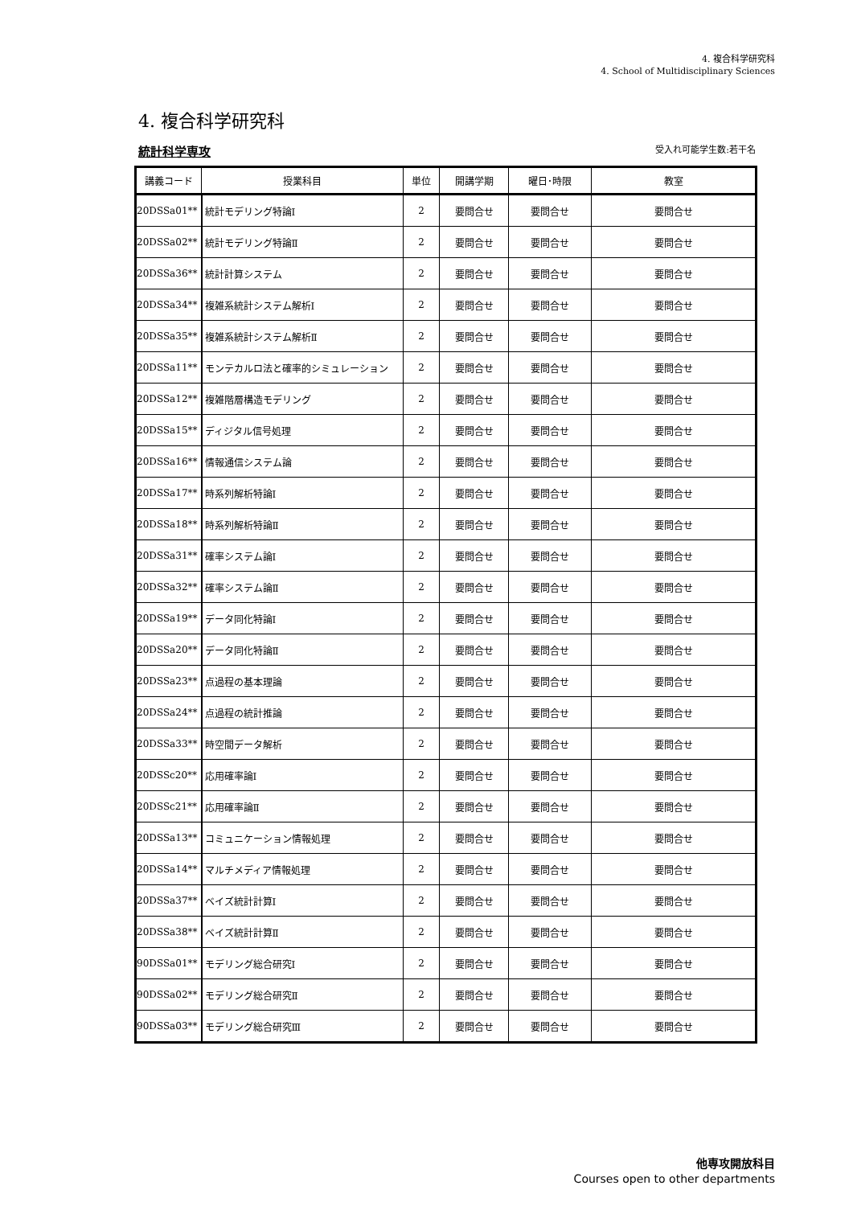4. 複合科学研究科
4. School of Multidisciplinary Sciences
4. 複合科学研究科
統計科学専攻 受入れ可能学生数:若干名
| 講義コード | 授業科目 | 単位 | 開講学期 | 曜日･時限 | 教室 |
| --- | --- | --- | --- | --- | --- |
| 20DSSa01** | 統計モデリング特論Ⅰ | 2 | 要問合せ | 要問合せ | 要問合せ |
| 20DSSa02** | 統計モデリング特論Ⅱ | 2 | 要問合せ | 要問合せ | 要問合せ |
| 20DSSa36** | 統計計算システム | 2 | 要問合せ | 要問合せ | 要問合せ |
| 20DSSa34** | 複雑系統計システム解析Ⅰ | 2 | 要問合せ | 要問合せ | 要問合せ |
| 20DSSa35** | 複雑系統計システム解析Ⅱ | 2 | 要問合せ | 要問合せ | 要問合せ |
| 20DSSa11** | モンテカルロ法と確率的シミュレーション | 2 | 要問合せ | 要問合せ | 要問合せ |
| 20DSSa12** | 複雑階層構造モデリング | 2 | 要問合せ | 要問合せ | 要問合せ |
| 20DSSa15** | ディジタル信号処理 | 2 | 要問合せ | 要問合せ | 要問合せ |
| 20DSSa16** | 情報通信システム論 | 2 | 要問合せ | 要問合せ | 要問合せ |
| 20DSSa17** | 時系列解析特論Ⅰ | 2 | 要問合せ | 要問合せ | 要問合せ |
| 20DSSa18** | 時系列解析特論Ⅱ | 2 | 要問合せ | 要問合せ | 要問合せ |
| 20DSSa31** | 確率システム論Ⅰ | 2 | 要問合せ | 要問合せ | 要問合せ |
| 20DSSa32** | 確率システム論Ⅱ | 2 | 要問合せ | 要問合せ | 要問合せ |
| 20DSSa19** | データ同化特論Ⅰ | 2 | 要問合せ | 要問合せ | 要問合せ |
| 20DSSa20** | データ同化特論Ⅱ | 2 | 要問合せ | 要問合せ | 要問合せ |
| 20DSSa23** | 点過程の基本理論 | 2 | 要問合せ | 要問合せ | 要問合せ |
| 20DSSa24** | 点過程の統計推論 | 2 | 要問合せ | 要問合せ | 要問合せ |
| 20DSSa33** | 時空間データ解析 | 2 | 要問合せ | 要問合せ | 要問合せ |
| 20DSSc20** | 応用確率論Ⅰ | 2 | 要問合せ | 要問合せ | 要問合せ |
| 20DSSc21** | 応用確率論Ⅱ | 2 | 要問合せ | 要問合せ | 要問合せ |
| 20DSSa13** | コミュニケーション情報処理 | 2 | 要問合せ | 要問合せ | 要問合せ |
| 20DSSa14** | マルチメディア情報処理 | 2 | 要問合せ | 要問合せ | 要問合せ |
| 20DSSa37** | ベイズ統計計算Ⅰ | 2 | 要問合せ | 要問合せ | 要問合せ |
| 20DSSa38** | ベイズ統計計算Ⅱ | 2 | 要問合せ | 要問合せ | 要問合せ |
| 90DSSa01** | モデリング総合研究Ⅰ | 2 | 要問合せ | 要問合せ | 要問合せ |
| 90DSSa02** | モデリング総合研究Ⅱ | 2 | 要問合せ | 要問合せ | 要問合せ |
| 90DSSa03** | モデリング総合研究Ⅲ | 2 | 要問合せ | 要問合せ | 要問合せ |
他専攻開放科目
Courses open to other departments